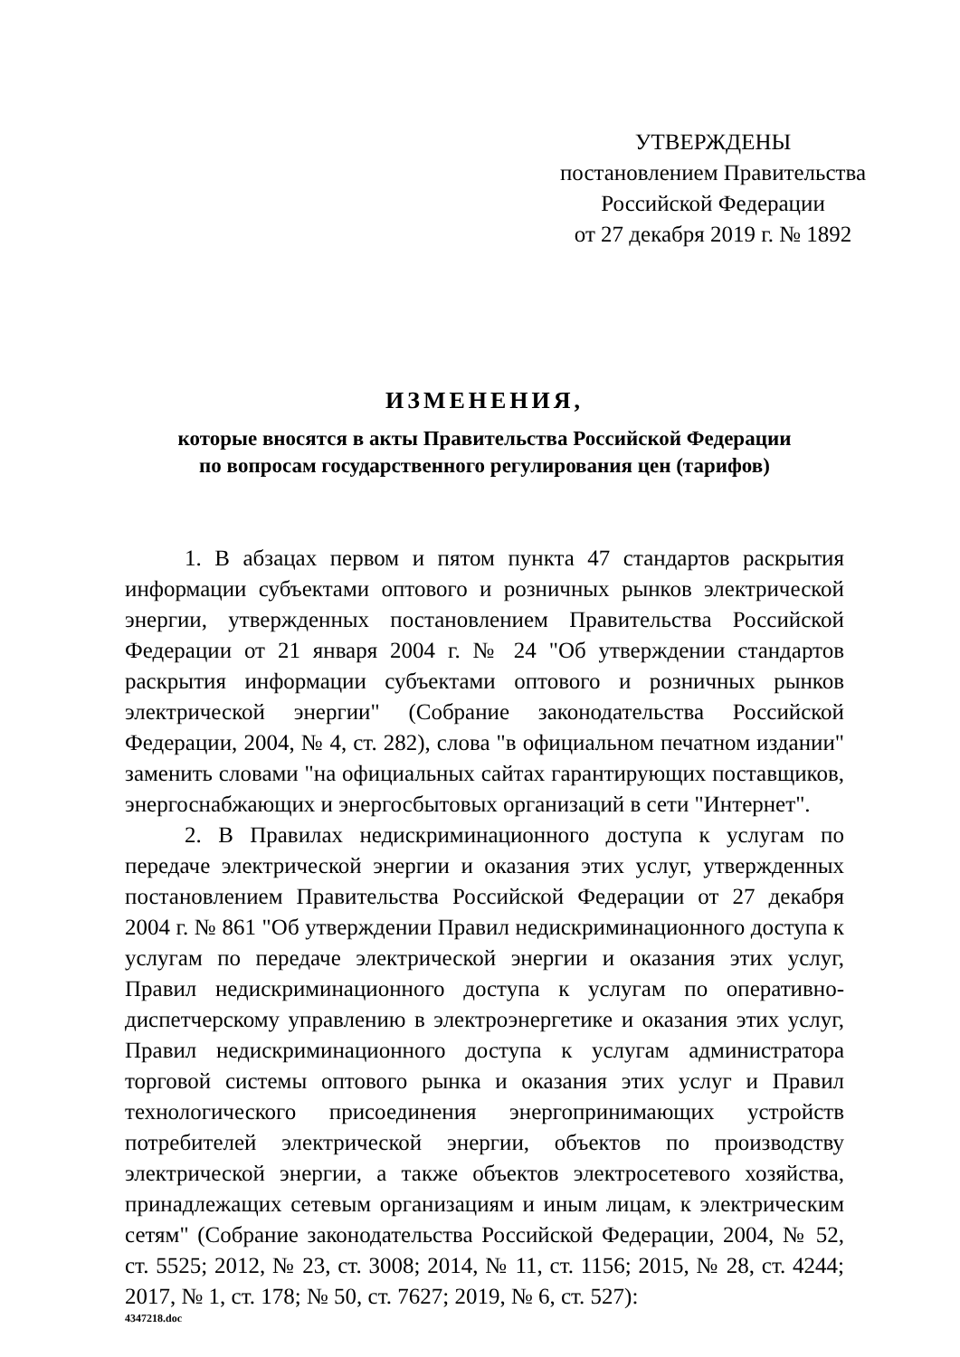УТВЕРЖДЕНЫ
постановлением Правительства
Российской Федерации
от 27 декабря 2019 г. № 1892
ИЗМЕНЕНИЯ,
которые вносятся в акты Правительства Российской Федерации
по вопросам государственного регулирования цен (тарифов)
1. В абзацах первом и пятом пункта 47 стандартов раскрытия информации субъектами оптового и розничных рынков электрической энергии, утвержденных постановлением Правительства Российской Федерации от 21 января 2004 г. № 24 "Об утверждении стандартов раскрытия информации субъектами оптового и розничных рынков электрической энергии" (Собрание законодательства Российской Федерации, 2004, № 4, ст. 282), слова "в официальном печатном издании" заменить словами "на официальных сайтах гарантирующих поставщиков, энергоснабжающих и энергосбытовых организаций в сети "Интернет".
2. В Правилах недискриминационного доступа к услугам по передаче электрической энергии и оказания этих услуг, утвержденных постановлением Правительства Российской Федерации от 27 декабря 2004 г. № 861 "Об утверждении Правил недискриминационного доступа к услугам по передаче электрической энергии и оказания этих услуг, Правил недискриминационного доступа к услугам по оперативно-диспетчерскому управлению в электроэнергетике и оказания этих услуг, Правил недискриминационного доступа к услугам администратора торговой системы оптового рынка и оказания этих услуг и Правил технологического присоединения энергопринимающих устройств потребителей электрической энергии, объектов по производству электрической энергии, а также объектов электросетевого хозяйства, принадлежащих сетевым организациям и иным лицам, к электрическим сетям" (Собрание законодательства Российской Федерации, 2004, № 52, ст. 5525; 2012, № 23, ст. 3008; 2014, № 11, ст. 1156; 2015, № 28, ст. 4244; 2017, № 1, ст. 178; № 50, ст. 7627; 2019, № 6, ст. 527):
4347218.doc